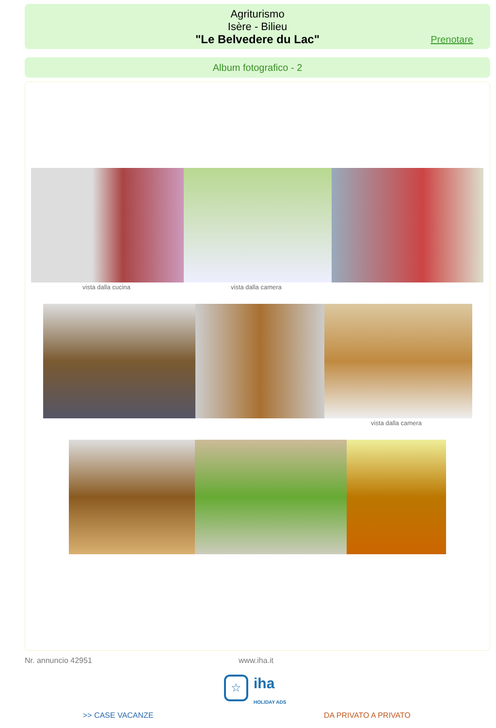Agriturismo
Isère - Bilieu
"Le Belvedere du Lac"
Prenotare
Album fotografico - 2
vista dalla cucina vista dalla camera
vista dalla camera
Nr. annuncio 42951 www.iha.it
☆
iha
HOLIDAY ADS
>> CASE VACANZE DA PRIVATO A PRIVATO